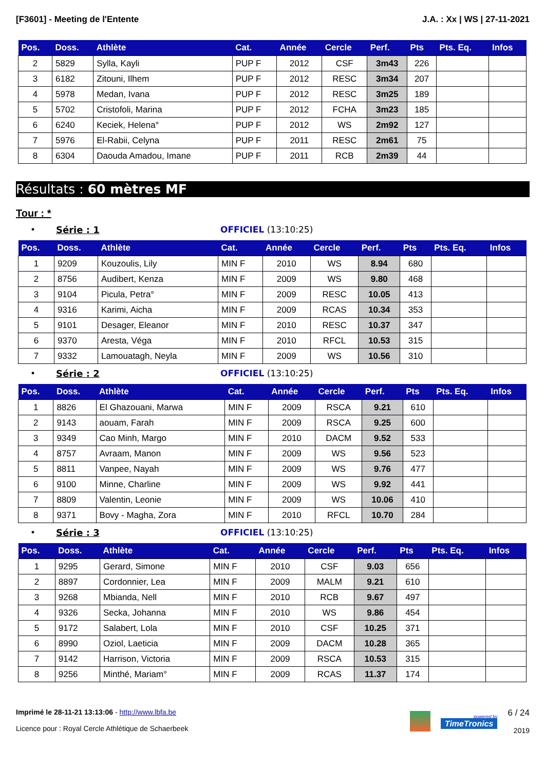[F3601] - Meeting de l'Entente J.A. : Xx | WS | 27-11-2021
| Pos. | Doss. | Athlète | Cat. | Année | Cercle | Perf. | Pts | Pts. Eq. | Infos |
| --- | --- | --- | --- | --- | --- | --- | --- | --- | --- |
| 2 | 5829 | Sylla, Kayli | PUP F | 2012 | CSF | 3m43 | 226 | | |
| 3 | 6182 | Zitouni, Ilhem | PUP F | 2012 | RESC | 3m34 | 207 | | |
| 4 | 5978 | Medan, Ivana | PUP F | 2012 | RESC | 3m25 | 189 | | |
| 5 | 5702 | Cristofoli, Marina | PUP F | 2012 | FCHA | 3m23 | 185 | | |
| 6 | 6240 | Keciek, Helena° | PUP F | 2012 | WS | 2m92 | 127 | | |
| 7 | 5976 | El-Rabii, Celyna | PUP F | 2011 | RESC | 2m61 | 75 | | |
| 8 | 6304 | Daouda Amadou, Imane | PUP F | 2011 | RCB | 2m39 | 44 | | |
Résultats : 60 mètres MF
Tour : *
• Série : 1 OFFICIEL (13:10:25)
| Pos. | Doss. | Athlète | Cat. | Année | Cercle | Perf. | Pts | Pts. Eq. | Infos |
| --- | --- | --- | --- | --- | --- | --- | --- | --- | --- |
| 1 | 9209 | Kouzoulis, Lily | MIN F | 2010 | WS | 8.94 | 680 | | |
| 2 | 8756 | Audibert, Kenza | MIN F | 2009 | WS | 9.80 | 468 | | |
| 3 | 9104 | Picula, Petra° | MIN F | 2009 | RESC | 10.05 | 413 | | |
| 4 | 9316 | Karimi, Aicha | MIN F | 2009 | RCAS | 10.34 | 353 | | |
| 5 | 9101 | Desager, Eleanor | MIN F | 2010 | RESC | 10.37 | 347 | | |
| 6 | 9370 | Aresta, Véga | MIN F | 2010 | RFCL | 10.53 | 315 | | |
| 7 | 9332 | Lamouatagh, Neyla | MIN F | 2009 | WS | 10.56 | 310 | | |
• Série : 2 OFFICIEL (13:10:25)
| Pos. | Doss. | Athlète | Cat. | Année | Cercle | Perf. | Pts | Pts. Eq. | Infos |
| --- | --- | --- | --- | --- | --- | --- | --- | --- | --- |
| 1 | 8826 | El Ghazouani, Marwa | MIN F | 2009 | RSCA | 9.21 | 610 | | |
| 2 | 9143 | aouam, Farah | MIN F | 2009 | RSCA | 9.25 | 600 | | |
| 3 | 9349 | Cao Minh, Margo | MIN F | 2010 | DACM | 9.52 | 533 | | |
| 4 | 8757 | Avraam, Manon | MIN F | 2009 | WS | 9.56 | 523 | | |
| 5 | 8811 | Vanpee, Nayah | MIN F | 2009 | WS | 9.76 | 477 | | |
| 6 | 9100 | Minne, Charline | MIN F | 2009 | WS | 9.92 | 441 | | |
| 7 | 8809 | Valentin, Leonie | MIN F | 2009 | WS | 10.06 | 410 | | |
| 8 | 9371 | Bovy - Magha, Zora | MIN F | 2010 | RFCL | 10.70 | 284 | | |
• Série : 3 OFFICIEL (13:10:25)
| Pos. | Doss. | Athlète | Cat. | Année | Cercle | Perf. | Pts | Pts. Eq. | Infos |
| --- | --- | --- | --- | --- | --- | --- | --- | --- | --- |
| 1 | 9295 | Gerard, Simone | MIN F | 2010 | CSF | 9.03 | 656 | | |
| 2 | 8897 | Cordonnier, Lea | MIN F | 2009 | MALM | 9.21 | 610 | | |
| 3 | 9268 | Mbianda, Nell | MIN F | 2010 | RCB | 9.67 | 497 | | |
| 4 | 9326 | Secka, Johanna | MIN F | 2010 | WS | 9.86 | 454 | | |
| 5 | 9172 | Salabert, Lola | MIN F | 2010 | CSF | 10.25 | 371 | | |
| 6 | 8990 | Oziol, Laeticia | MIN F | 2009 | DACM | 10.28 | 365 | | |
| 7 | 9142 | Harrison, Victoria | MIN F | 2009 | RSCA | 10.53 | 315 | | |
| 8 | 9256 | Minthé, Mariam° | MIN F | 2009 | RCAS | 11.37 | 174 | | |
Imprimé le 28-11-21 13:13:06 - http://www.lbfa.be
Licence pour : Royal Cercle Athlétique de Schaerbeek
powered by
TimeTronics
6 / 24
2019